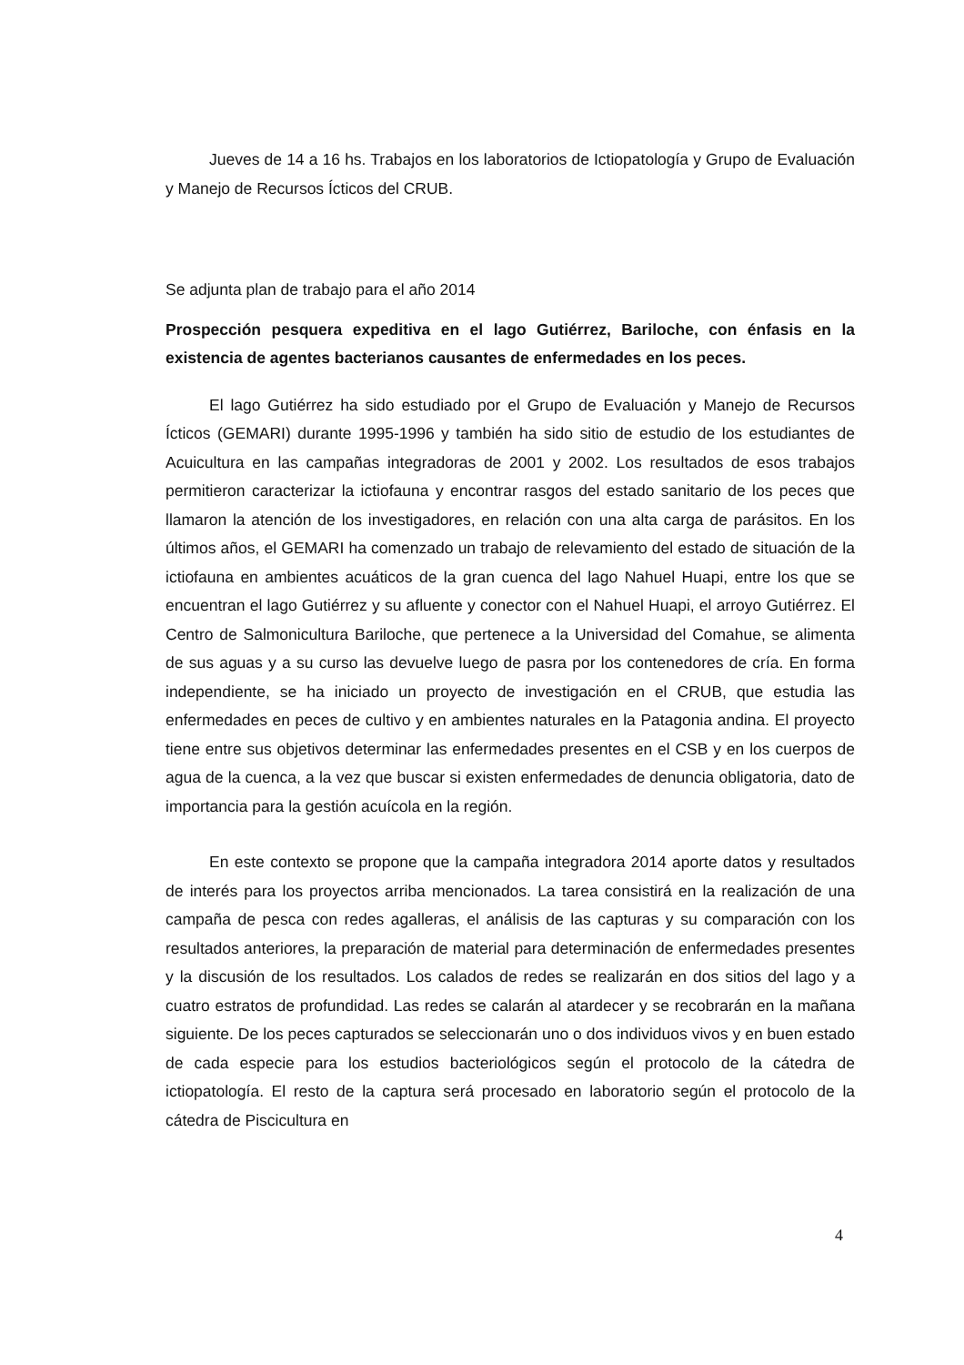Jueves de 14 a 16 hs. Trabajos en los laboratorios de Ictiopatología y Grupo de Evaluación y Manejo de Recursos Ícticos del CRUB.
Se adjunta plan de trabajo para el año 2014
Prospección pesquera expeditiva en el lago Gutiérrez, Bariloche, con énfasis en la existencia de agentes bacterianos causantes de enfermedades en los peces.
El lago Gutiérrez ha sido estudiado por el Grupo de Evaluación y Manejo de Recursos Ícticos (GEMARI) durante 1995-1996 y también ha sido sitio de estudio de los estudiantes de Acuicultura en las campañas integradoras de 2001 y 2002. Los resultados de esos trabajos permitieron caracterizar la ictiofauna y encontrar rasgos del estado sanitario de los peces que llamaron la atención de los investigadores, en relación con una alta carga de parásitos. En los últimos años, el GEMARI ha comenzado un trabajo de relevamiento del estado de situación de la ictiofauna en ambientes acuáticos de la gran cuenca del lago Nahuel Huapi, entre los que se encuentran el lago Gutiérrez y su afluente y conector con el Nahuel Huapi, el arroyo Gutiérrez. El Centro de Salmonicultura Bariloche, que pertenece a la Universidad del Comahue, se alimenta de sus aguas y a su curso las devuelve luego de pasra por los contenedores de cría. En forma independiente, se ha iniciado un proyecto de investigación en el CRUB, que estudia las enfermedades en peces de cultivo y en ambientes naturales en la Patagonia andina. El proyecto tiene entre sus objetivos determinar las enfermedades presentes en el CSB y en los cuerpos de agua de la cuenca, a la vez que buscar si existen enfermedades de denuncia obligatoria, dato de importancia para la gestión acuícola en la región.
En este contexto se propone que la campaña integradora 2014 aporte datos y resultados de interés para los proyectos arriba mencionados. La tarea consistirá en la realización de una campaña de pesca con redes agalleras, el análisis de las capturas y su comparación con los resultados anteriores, la preparación de material para determinación de enfermedades presentes y la discusión de los resultados. Los calados de redes se realizarán en dos sitios del lago y a cuatro estratos de profundidad. Las redes se calarán al atardecer y se recobrarán en la mañana siguiente. De los peces capturados se seleccionarán uno o dos individuos vivos y en buen estado de cada especie para los estudios bacteriológicos según el protocolo de la cátedra de ictiopatología. El resto de la captura será procesado en laboratorio según el protocolo de la cátedra de Piscicultura en
4